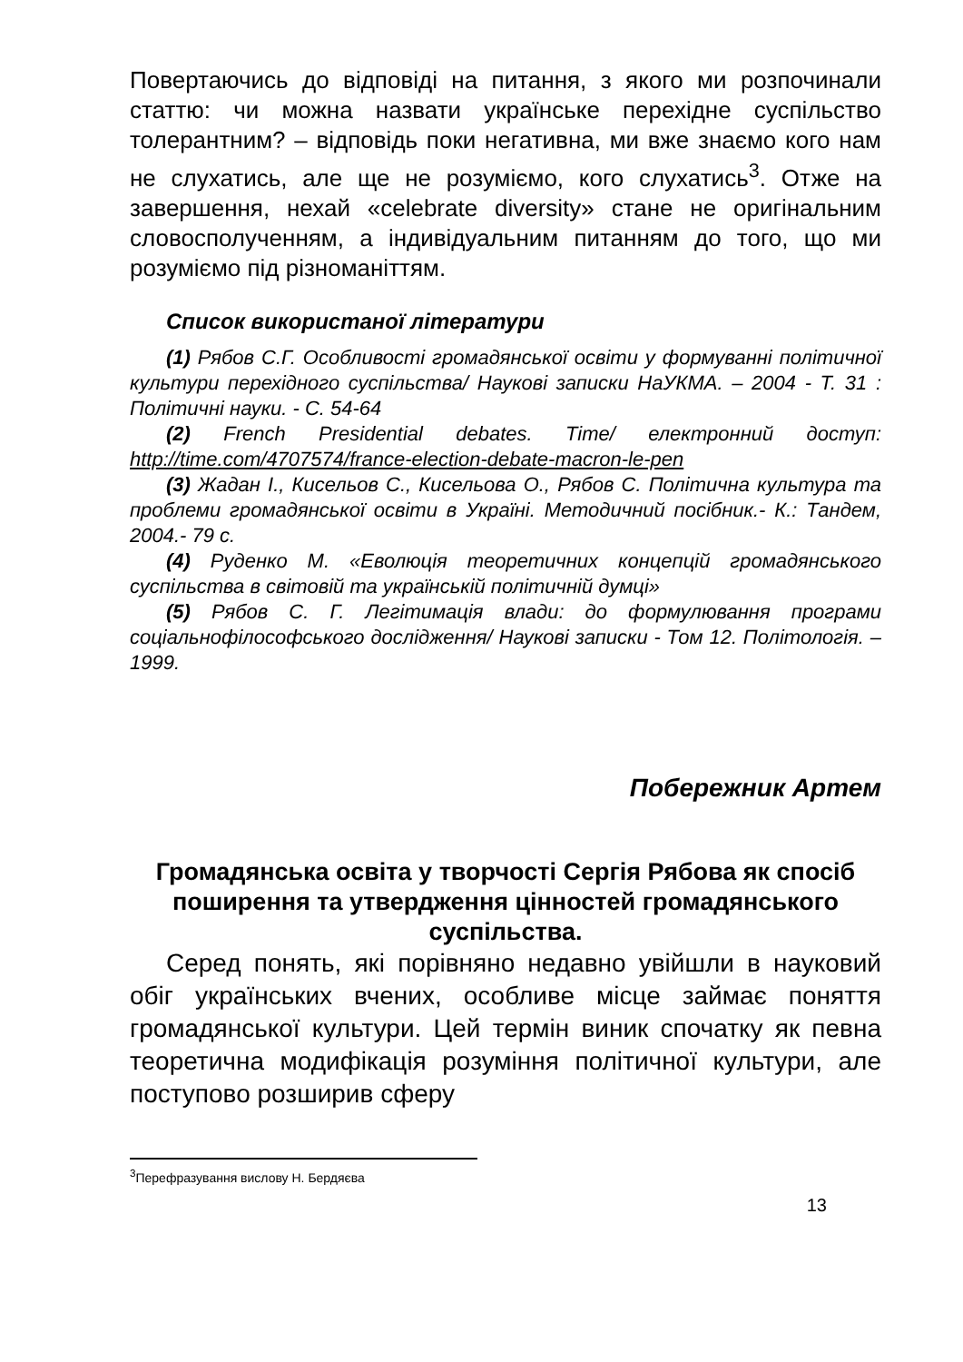Повертаючись до відповіді на питання, з якого ми розпочинали статтю: чи можна назвати українське перехідне суспільство толерантним? – відповідь поки негативна, ми вже знаємо кого нам не слухатись, але ще не розуміємо, кого слухатись<sup>3</sup>. Отже на завершення, нехай «celebrate diversity» стане не оригінальним словосполученням, а індивідуальним питанням до того, що ми розуміємо під різноманіттям.
Список використаної літератури
(1) Рябов С.Г. Особливості громадянської освіти у формуванні політичної культури перехідного суспільства/ Наукові записки НаУКМА. – 2004 - Т. 31 : Політичні науки. - С. 54-64
(2) French Presidential debates. Time/ електронний доступ: http://time.com/4707574/france-election-debate-macron-le-pen
(3) Жадан І., Кисельов С., Кисельова О., Рябов С. Політична культура та проблеми громадянської освіти в Україні. Методичний посібник.- К.: Тандем, 2004.- 79 с.
(4) Руденко М. «Еволюція теоретичних концепцій громадянського суспільства в світовій та українській політичній думці»
(5) Рябов С. Г. Легітимація влади: до формулювання програми соціальнофілософського дослідження/ Наукові записки - Том 12. Політологія. – 1999.
Побережник Артем
Громадянська освіта у творчості Сергія Рябова як спосіб поширення та утвердження цінностей громадянського суспільства.
Серед понять, які порівняно недавно увійшли в науковий обіг українських вчених, особливе місце займає поняття громадянської культури. Цей термін виник спочатку як певна теоретична модифікація розуміння політичної культури, але поступово розширив сферу
<sup>3</sup> Перефразування вислову Н. Бердяєва
13